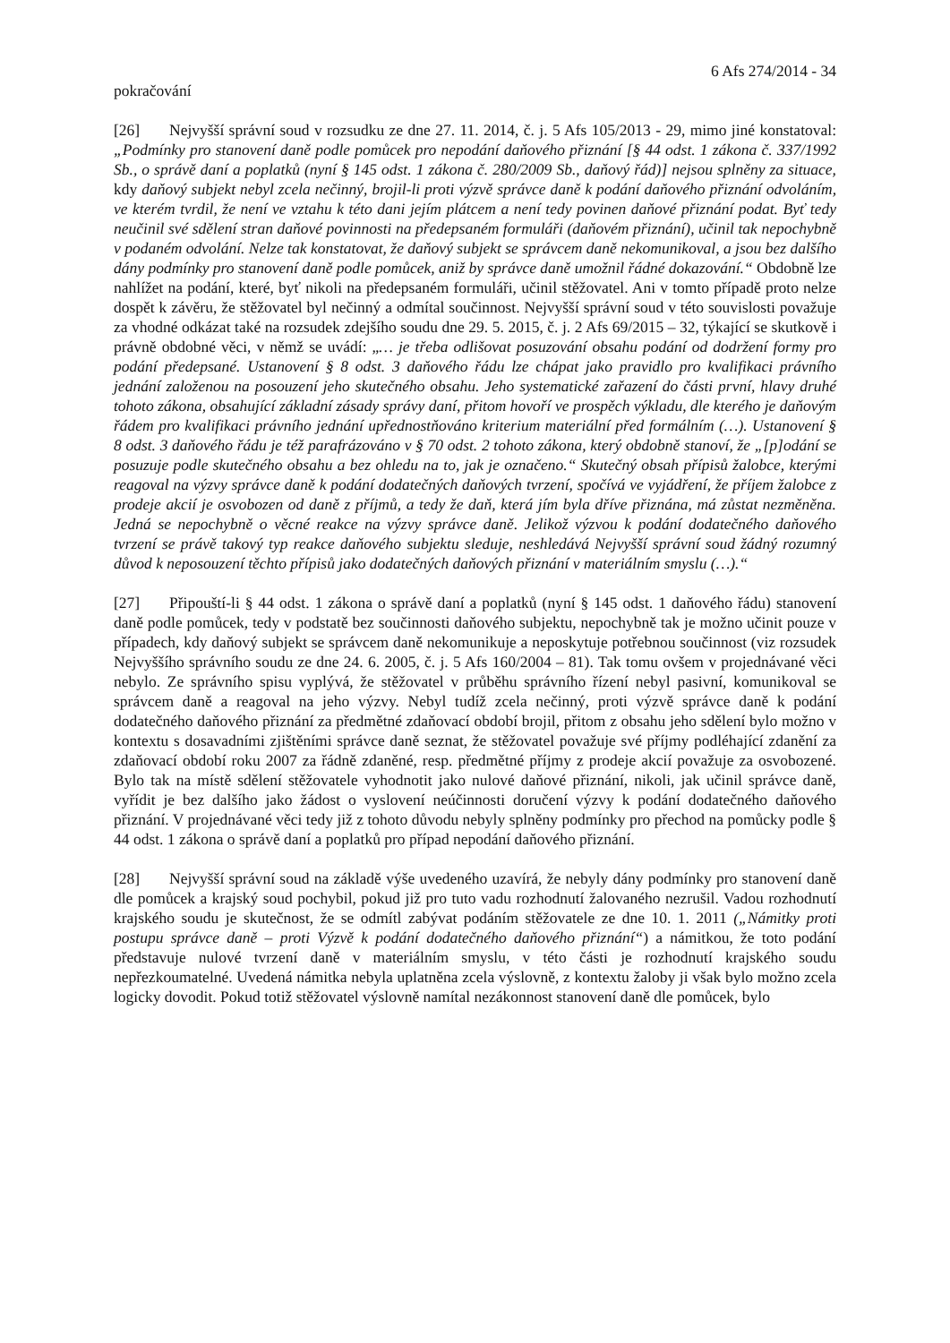6 Afs 274/2014 - 34
pokračování
[26] Nejvyšší správní soud v rozsudku ze dne 27. 11. 2014, č. j. 5 Afs 105/2013 - 29, mimo jiné konstatoval: „Podmínky pro stanovení daně podle pomůcek pro nepodání daňového přiznání [§ 44 odst. 1 zákona č. 337/1992 Sb., o správě daní a poplatků (nyní § 145 odst. 1 zákona č. 280/2009 Sb., daňový řád)] nejsou splněny za situace, kdy daňový subjekt nebyl zcela nečinný, brojil-li proti výzvě správce daně k podání daňového přiznání odvoláním, ve kterém tvrdil, že není ve vztahu k této dani jejím plátcem a není tedy povinen daňové přiznání podat. Byť tedy neučinil své sdělení stran daňové povinnosti na předepsaném formuláři (daňovém přiznání), učinil tak nepochybně v podaném odvolání. Nelze tak konstatovat, že daňový subjekt se správcem daně nekomunikoval, a jsou bez dalšího dány podmínky pro stanovení daně podle pomůcek, aniž by správce daně umožnil řádné dokazování.“ Obdobně lze nahlížet na podání, které, byť nikoli na předepsaném formuláři, učinil stěžovatel. Ani v tomto případě proto nelze dospět k závěru, že stěžovatel byl nečinný a odmítal součinnost. Nejvyšší správní soud v této souvislosti považuje za vhodné odkázat také na rozsudek zdejšího soudu dne 29. 5. 2015, č. j. 2 Afs 69/2015 – 32, týkající se skutkově i právně obdobné věci, v němž se uvádí: „… je třeba odlišovat posuzování obsahu podání od dodržení formy pro podání předepsané. Ustanovení § 8 odst. 3 daňového řádu lze chápat jako pravidlo pro kvalifikaci právního jednání založenou na posouzení jeho skutečného obsahu. Jeho systematické zařazení do části první, hlavy druhé tohoto zákona, obsahující základní zásady správy daní, přitom hovoří ve prospěch výkladu, dle kterého je daňovým řádem pro kvalifikaci právního jednání upřednostňováno kriterium materiální před formálním (…). Ustanovení § 8 odst. 3 daňového řádu je též parafrázováno v § 70 odst. 2 tohoto zákona, který obdobně stanoví, že „[p]odání se posuzuje podle skutečného obsahu a bez ohledu na to, jak je označeno.“ Skutečný obsah přípisů žalobce, kterými reagoval na výzvy správce daně k podání dodatečných daňových tvrzení, spočívá ve vyjádření, že příjem žalobce z prodeje akcií je osvobozen od daně z příjmů, a tedy že daň, která jím byla dříve přiznána, má zůstat nezměněna. Jedná se nepochybně o věcné reakce na výzvy správce daně. Jelikož výzvou k podání dodatečného daňového tvrzení se právě takový typ reakce daňového subjektu sleduje, neshledává Nejvyšší správní soud žádný rozumný důvod k neposouzení těchto přípisů jako dodatečných daňových přiznání v materiálním smyslu (…).“
[27] Připouští-li § 44 odst. 1 zákona o správě daní a poplatků (nyní § 145 odst. 1 daňového řádu) stanovení daně podle pomůcek, tedy v podstatě bez součinnosti daňového subjektu, nepochybně tak je možno učinit pouze v případech, kdy daňový subjekt se správcem daně nekomunikuje a neposkytuje potřebnou součinnost (viz rozsudek Nejvyššího správního soudu ze dne 24. 6. 2005, č. j. 5 Afs 160/2004 – 81). Tak tomu ovšem v projednávané věci nebylo. Ze správního spisu vyplývá, že stěžovatel v průběhu správního řízení nebyl pasivní, komunikoval se správcem daně a reagoval na jeho výzvy. Nebyl tudíž zcela nečinný, proti výzvě správce daně k podání dodatečného daňového přiznání za předmětné zdaňovací období brojil, přitom z obsahu jeho sdělení bylo možno v kontextu s dosavadními zjištěními správce daně seznat, že stěžovatel považuje své příjmy podléhající zdanění za zdaňovací období roku 2007 za řádně zdaněné, resp. předmětné příjmy z prodeje akcií považuje za osvobozené. Bylo tak na místě sdělení stěžovatele vyhodnotit jako nulové daňové přiznání, nikoli, jak učinil správce daně, vyřídit je bez dalšího jako žádost o vyslovení neúčinnosti doručení výzvy k podání dodatečného daňového přiznání. V projednávané věci tedy již z tohoto důvodu nebyly splněny podmínky pro přechod na pomůcky podle § 44 odst. 1 zákona o správě daní a poplatků pro případ nepodání daňového přiznání.
[28] Nejvyšší správní soud na základě výše uvedeného uzavírá, že nebyly dány podmínky pro stanovení daně dle pomůcek a krajský soud pochybil, pokud již pro tuto vadu rozhodnutí žalovaného nezrušil. Vadou rozhodnutí krajského soudu je skutečnost, že se odmítl zabývat podáním stěžovatele ze dne 10. 1. 2011 („Námitky proti postupu správce daně – proti Výzvě k podání dodatečného daňového přiznání“) a námitkou, že toto podání představuje nulové tvrzení daně v materiálním smyslu, v této části je rozhodnutí krajského soudu nepřezkoumatelné. Uvedená námitka nebyla uplatněna zcela výslovně, z kontextu žaloby ji však bylo možno zcela logicky dovodit. Pokud totiž stěžovatel výslovně namítal nezákonnost stanovení daně dle pomůcek, bylo